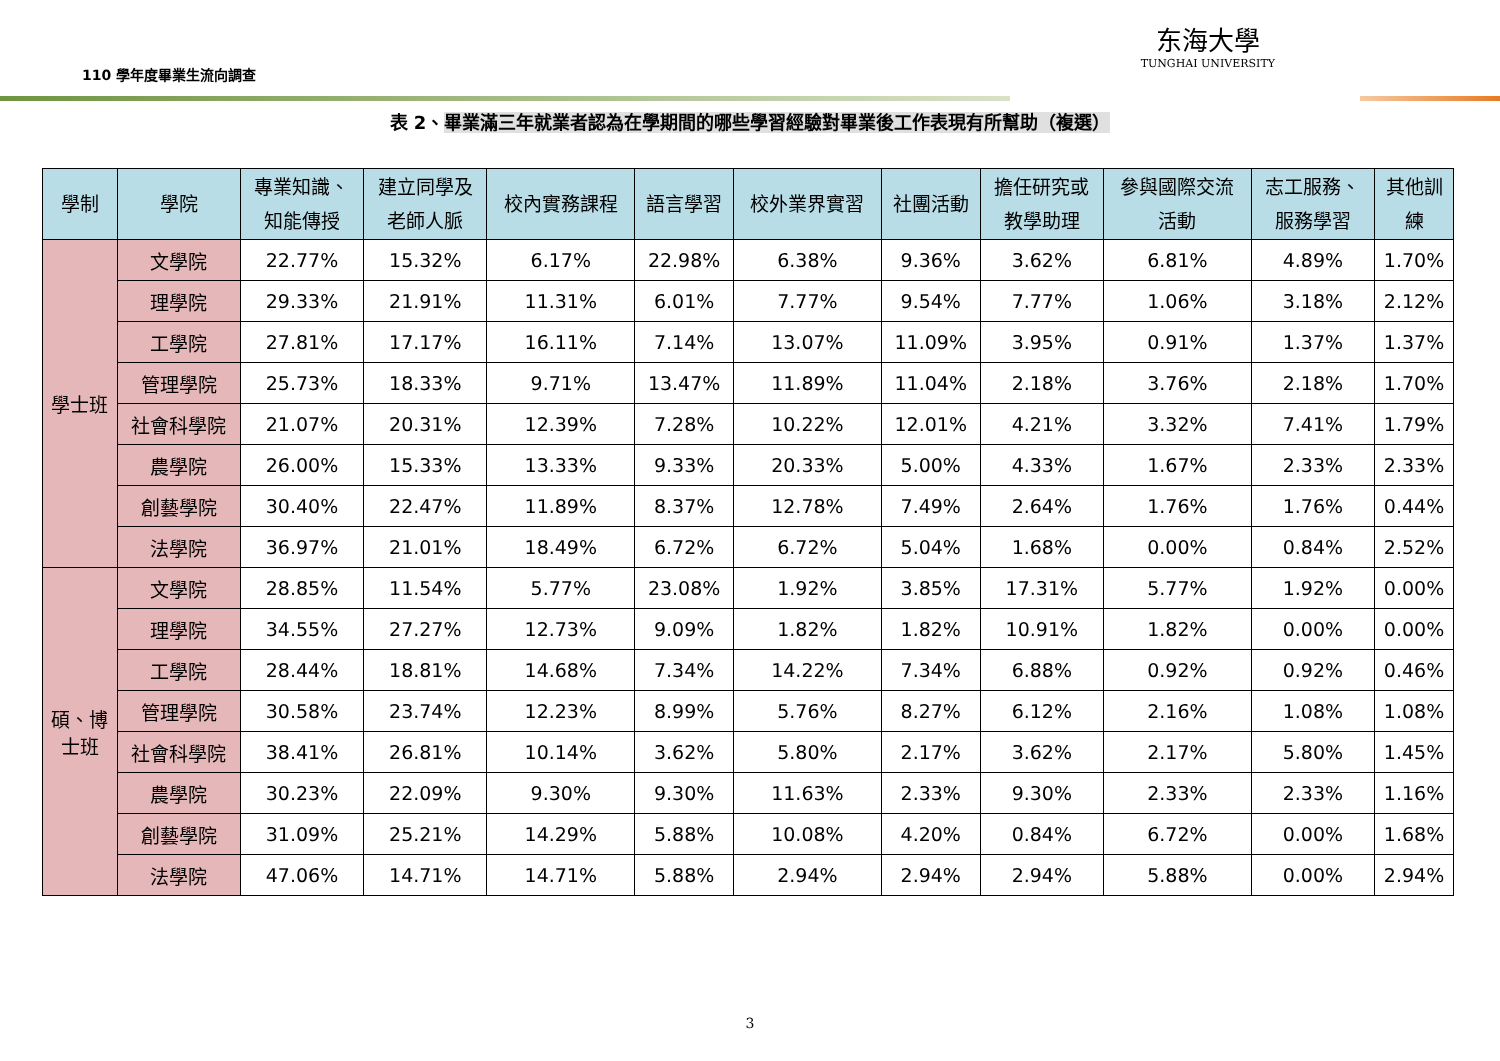110 學年度畢業生流向調查
东海大學
TUNGHAI UNIVERSITY
表 2、畢業滿三年就業者認為在學期間的哪些學習經驗對畢業後工作表現有所幫助（複選）
| 學制 | 學院 | 專業知識、 知能傳授 | 建立同學及 老師人脈 | 校內實務課程 | 語言學習 | 校外業界實習 | 社團活動 | 擔任研究或 教學助理 | 參與國際交流 活動 | 志工服務、 服務學習 | 其他訓 練 |
| --- | --- | --- | --- | --- | --- | --- | --- | --- | --- | --- | --- |
| 學士班 | 文學院 | 22.77% | 15.32% | 6.17% | 22.98% | 6.38% | 9.36% | 3.62% | 6.81% | 4.89% | 1.70% |
| | 理學院 | 29.33% | 21.91% | 11.31% | 6.01% | 7.77% | 9.54% | 7.77% | 1.06% | 3.18% | 2.12% |
| | 工學院 | 27.81% | 17.17% | 16.11% | 7.14% | 13.07% | 11.09% | 3.95% | 0.91% | 1.37% | 1.37% |
| | 管理學院 | 25.73% | 18.33% | 9.71% | 13.47% | 11.89% | 11.04% | 2.18% | 3.76% | 2.18% | 1.70% |
| | 社會科學院 | 21.07% | 20.31% | 12.39% | 7.28% | 10.22% | 12.01% | 4.21% | 3.32% | 7.41% | 1.79% |
| | 農學院 | 26.00% | 15.33% | 13.33% | 9.33% | 20.33% | 5.00% | 4.33% | 1.67% | 2.33% | 2.33% |
| | 創藝學院 | 30.40% | 22.47% | 11.89% | 8.37% | 12.78% | 7.49% | 2.64% | 1.76% | 1.76% | 0.44% |
| | 法學院 | 36.97% | 21.01% | 18.49% | 6.72% | 6.72% | 5.04% | 1.68% | 0.00% | 0.84% | 2.52% |
| 碩、博 士班 | 文學院 | 28.85% | 11.54% | 5.77% | 23.08% | 1.92% | 3.85% | 17.31% | 5.77% | 1.92% | 0.00% |
| | 理學院 | 34.55% | 27.27% | 12.73% | 9.09% | 1.82% | 1.82% | 10.91% | 1.82% | 0.00% | 0.00% |
| | 工學院 | 28.44% | 18.81% | 14.68% | 7.34% | 14.22% | 7.34% | 6.88% | 0.92% | 0.92% | 0.46% |
| | 管理學院 | 30.58% | 23.74% | 12.23% | 8.99% | 5.76% | 8.27% | 6.12% | 2.16% | 1.08% | 1.08% |
| | 社會科學院 | 38.41% | 26.81% | 10.14% | 3.62% | 5.80% | 2.17% | 3.62% | 2.17% | 5.80% | 1.45% |
| | 農學院 | 30.23% | 22.09% | 9.30% | 9.30% | 11.63% | 2.33% | 9.30% | 2.33% | 2.33% | 1.16% |
| | 創藝學院 | 31.09% | 25.21% | 14.29% | 5.88% | 10.08% | 4.20% | 0.84% | 6.72% | 0.00% | 1.68% |
| | 法學院 | 47.06% | 14.71% | 14.71% | 5.88% | 2.94% | 2.94% | 2.94% | 5.88% | 0.00% | 2.94% |
3